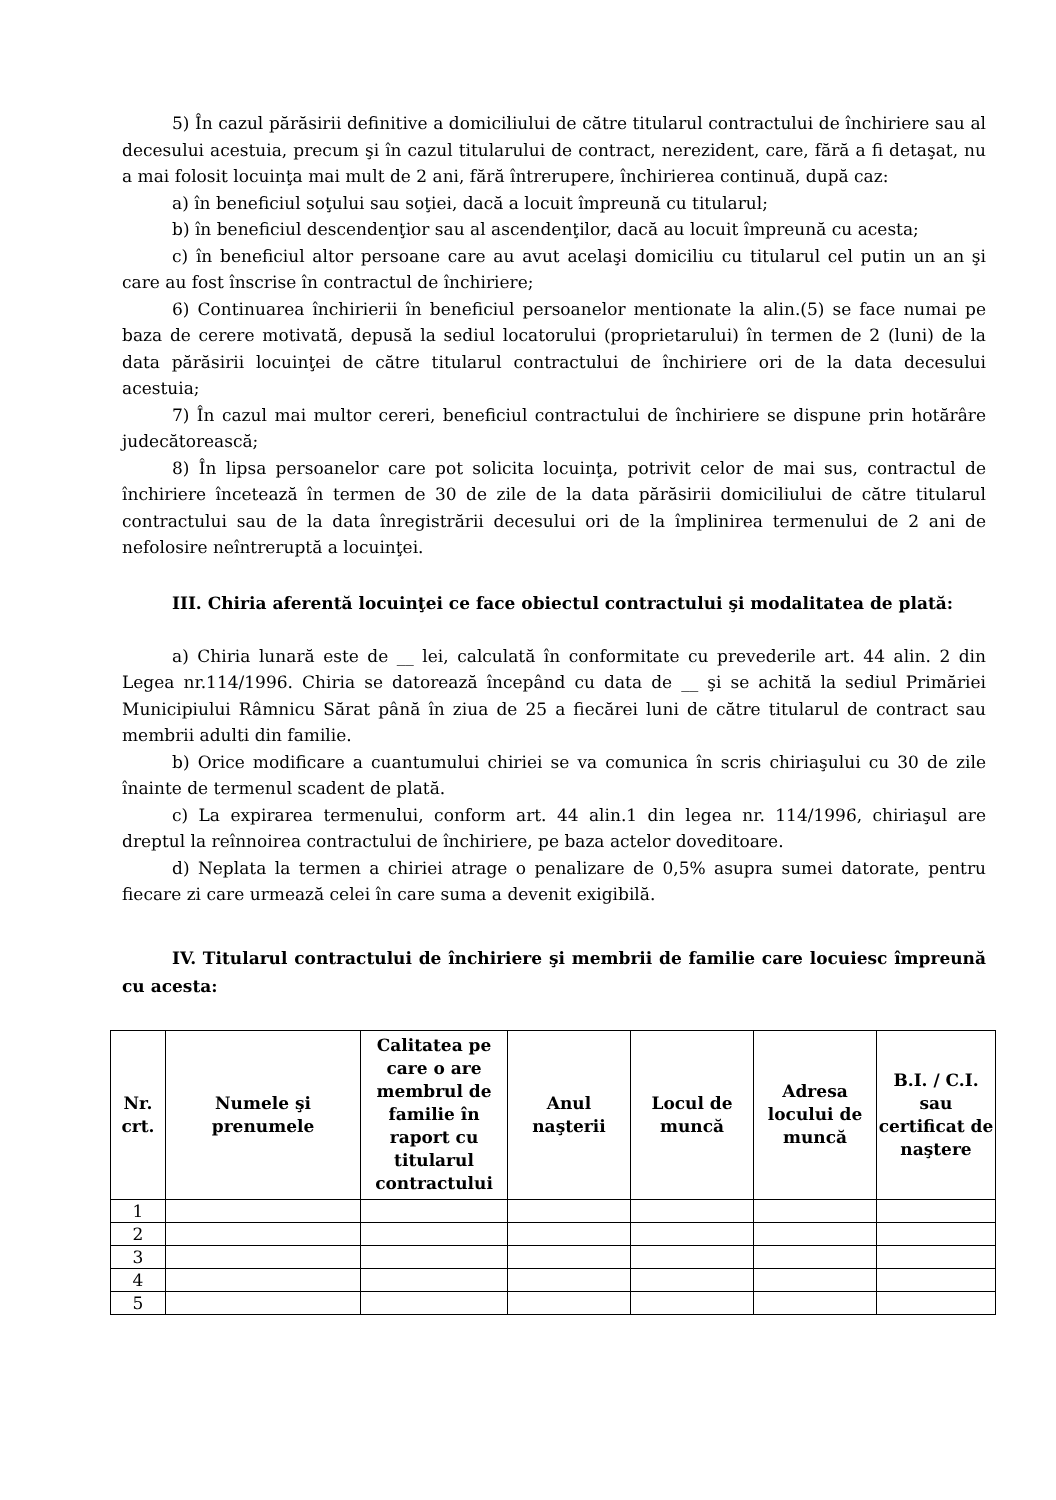5) În cazul părăsirii definitive a domiciliului de către titularul contractului de închiriere sau al decesului acestuia, precum şi în cazul titularului de contract, nerezident, care, fără a fi detaşat, nu a mai folosit locuinţa mai mult de 2 ani, fără întrerupere, închirierea continuă, după caz:
a) în beneficiul soţului sau soţiei, dacă a locuit împreună cu titularul;
b) în beneficiul descendenţior sau al ascendenţilor, dacă au locuit împreună cu acesta;
c) în beneficiul altor persoane care au avut acelaşi domiciliu cu titularul cel putin un an şi care au fost înscrise în contractul de închiriere;
6) Continuarea închirierii în beneficiul persoanelor mentionate la alin.(5) se face numai pe baza de cerere motivată, depusă la sediul locatorului (proprietarului) în termen de 2 (luni) de la data părăsirii locuinţei de către titularul contractului de închiriere ori de la data decesului acestuia;
7) În cazul mai multor cereri, beneficiul contractului de închiriere se dispune prin hotărâre judecătorească;
8) În lipsa persoanelor care pot solicita locuinţa, potrivit celor de mai sus, contractul de închiriere încetează în termen de 30 de zile de la data părăsirii domiciliului de către titularul contractului sau de la data înregistrării decesului ori de la împlinirea termenului de 2 ani de nefolosire neîntreruptă a locuinţei.
III. Chiria aferentă locuinţei ce face obiectul contractului şi modalitatea de plată:
a) Chiria lunară este de __ lei, calculată în conformitate cu prevederile art. 44 alin. 2 din Legea nr.114/1996. Chiria se datorează începând cu data de __ şi se achită la sediul Primăriei Municipiului Râmnicu Sărat până în ziua de 25 a fiecărei luni de către titularul de contract sau membrii adulti din familie.
b) Orice modificare a cuantumului chiriei se va comunica în scris chiriaşului cu 30 de zile înainte de termenul scadent de plată.
c) La expirarea termenului, conform art. 44 alin.1 din legea nr. 114/1996, chiriaşul are dreptul la reînnoirea contractului de închiriere, pe baza actelor doveditoare.
d) Neplata la termen a chiriei atrage o penalizare de 0,5% asupra sumei datorate, pentru fiecare zi care urmează celei în care suma a devenit exigibilă.
IV. Titularul contractului de închiriere şi membrii de familie care locuiesc împreună cu acesta:
| Nr. crt. | Numele şi prenumele | Calitatea pe care o are membrul de familie în raport cu titularul contractului | Anul naşterii | Locul de muncă | Adresa locului de muncă | B.I. / C.I. sau certificat de naştere |
| --- | --- | --- | --- | --- | --- | --- |
| 1 | | | | | | |
| 2 | | | | | | |
| 3 | | | | | | |
| 4 | | | | | | |
| 5 | | | | | | |